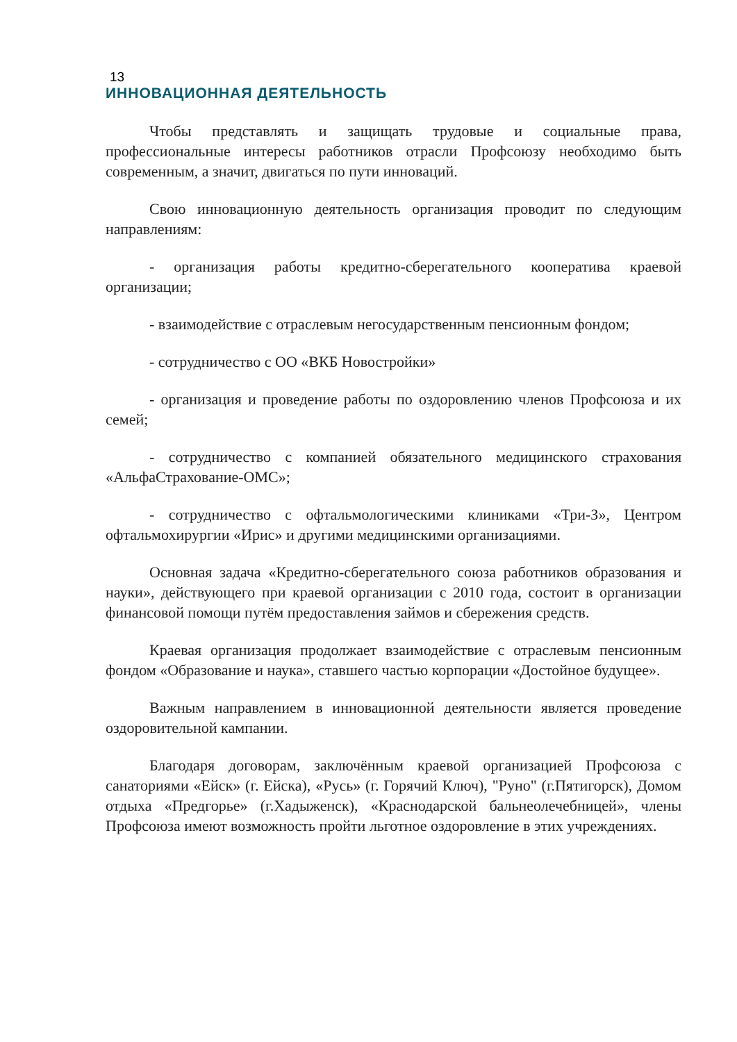13
ИННОВАЦИОННАЯ ДЕЯТЕЛЬНОСТЬ
Чтобы представлять и защищать трудовые и социальные права, профессиональные интересы работников отрасли Профсоюзу необходимо быть современным, а значит, двигаться по пути инноваций.
Свою инновационную деятельность организация проводит по следующим направлениям:
- организация работы кредитно-сберегательного кооператива краевой организации;
- взаимодействие с отраслевым негосударственным пенсионным фондом;
- сотрудничество с ОО «ВКБ Новостройки»
- организация и проведение работы по оздоровлению членов Профсоюза и их семей;
- сотрудничество с компанией обязательного медицинского страхования «АльфаСтрахование-ОМС»;
- сотрудничество с офтальмологическими клиниками «Три-З», Центром офтальмохирургии «Ирис» и другими медицинскими организациями.
Основная задача «Кредитно-сберегательного союза работников образования и науки», действующего при краевой организации с 2010 года, состоит в организации финансовой помощи путём предоставления займов и сбережения средств.
Краевая организация продолжает взаимодействие с отраслевым пенсионным фондом «Образование и наука», ставшего частью корпорации «Достойное будущее».
Важным направлением в инновационной деятельности является проведение оздоровительной кампании.
Благодаря договорам, заключённым краевой организацией Профсоюза с санаториями «Ейск» (г. Ейска), «Русь» (г. Горячий Ключ), "Руно" (г.Пятигорск), Домом отдыха «Предгорье» (г.Хадыженск), «Краснодарской бальнеолечебницей», члены Профсоюза имеют возможность пройти льготное оздоровление в этих учреждениях.